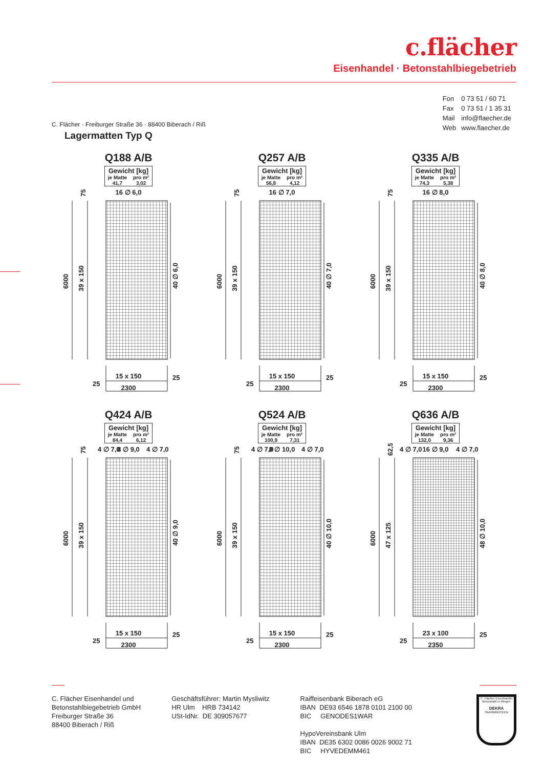c.flächer
Eisenhandel · Betonstahlbiegebetrieb
| Fon | 0 73 51 / 60 71 |
| Fax | 0 73 51 / 1 35 31 |
| Mail | info@flaecher.de |
| Web | www.flaecher.de |
C. Flächer · Freiburger Straße 36 · 88400 Biberach / Riß
Lagermatten Typ Q
Q188 A/B
| Gewicht [kg] | |
| --- | --- |
| je Matte | pro m² |
| 41,7 | 3,02 |
16 ∅ 6,0
75
6000
39 x 150
40 ∅ 6,0
15 x 150
25
25
2300
Q257 A/B
| Gewicht [kg] | |
| --- | --- |
| je Matte | pro m² |
| 56,8 | 4,12 |
16 ∅ 7,0
75
6000
39 x 150
40 ∅ 7,0
15 x 150
25
25
2300
Q335 A/B
| Gewicht [kg] | |
| --- | --- |
| je Matte | pro m² |
| 74,3 | 5,38 |
16 ∅ 8,0
75
6000
39 x 150
40 ∅ 8,0
15 x 150
25
25
2300
Q424 A/B
| Gewicht [kg] | |
| --- | --- |
| je Matte | pro m² |
| 84,4 | 6,12 |
4 ∅ 7,0
8 ∅ 9,0
4 ∅ 7,0
75
6000
39 x 150
40 ∅ 9,0
15 x 150
25
25
2300
Q524 A/B
| Gewicht [kg] | |
| --- | --- |
| je Matte | pro m² |
| 100,9 | 7,31 |
4 ∅ 7,0
8 ∅ 10,0
4 ∅ 7,0
75
6000
39 x 150
40 ∅ 10,0
15 x 150
25
25
2300
Q636 A/B
| Gewicht [kg] | |
| --- | --- |
| je Matte | pro m² |
| 132,0 | 9,36 |
4 ∅ 7,0
16 ∅ 9,0
4 ∅ 7,0
62,5
6000
47 x 125
48 ∅ 10,0
23 x 100
25
25
2350
C. Flächer Eisenhandel und
Betonstahlbiegebetrieb GmbH
Freiburger Straße 36
88400 Biberach / Riß
Geschäftsführer: Martin Mysliwitz
HR Ulm HRB 734142
USt-IdNr. DE 309057677
Raiffeisenbank Biberach eG
IBAN DE93 6546 1878 0101 2100 00
BIC GENODES1WAR
HypoVereinsbank Ulm
IBAN DE35 6302 0086 0026 9002 71
BIC HYVEDEMM461
C. Flächer Eisenhandel
Betonstahl in Ringen
DEKRA
SAARBRÜCKEN